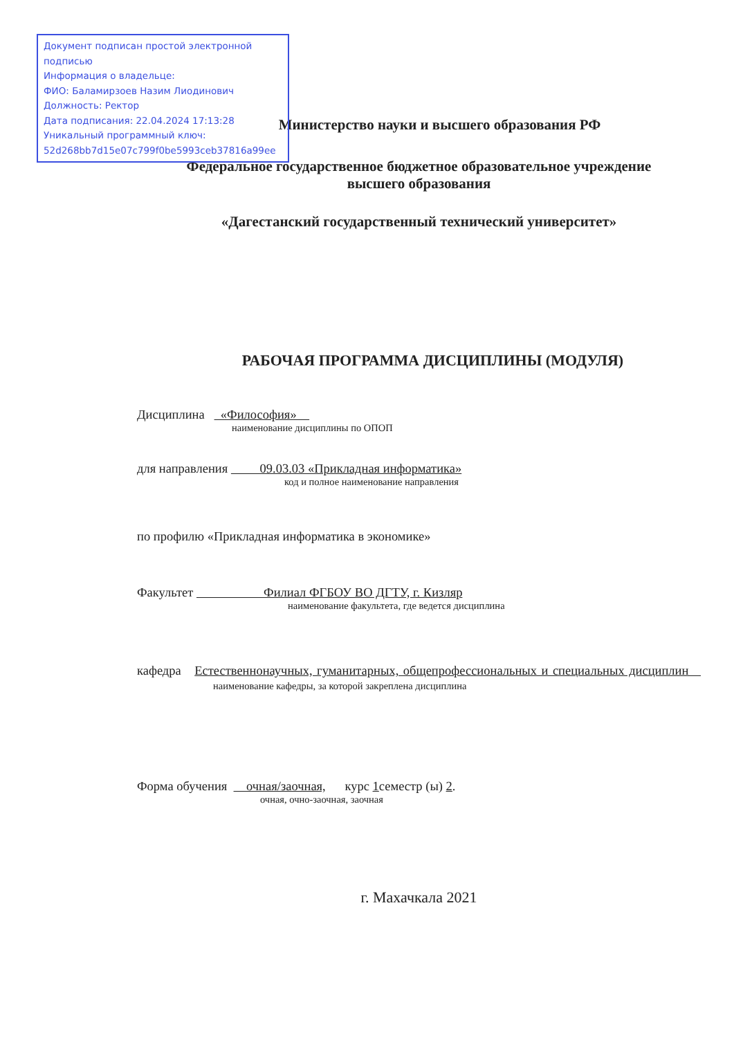Документ подписан простой электронной подписью
Информация о владельце:
ФИО: Баламирзоев Назим Лиодинович
Должность: Ректор
Дата подписания: 22.04.2024 17:13:28
Уникальный программный ключ:
52d268bb7d15e07c799f0be5993ceb37816a99ee
Министерство науки и высшего образования РФ
Федеральное государственное бюджетное образовательное учреждение
высшего образования
«Дагестанский государственный технический университет»
РАБОЧАЯ ПРОГРАММА ДИСЦИПЛИНЫ (МОДУЛЯ)
Дисциплина «Философия»
наименование дисциплины по ОПОП
для направления 09.03.03 «Прикладная информатика»
код и полное наименование направления
по профилю «Прикладная информатика в экономике»
Факультет Филиал ФГБОУ ВО ДГТУ, г. Кизляр
наименование факультета, где ведется дисциплина
кафедра Естественнонаучных, гуманитарных, общепрофессиональных и специальных дисциплин наименование кафедры, за которой закреплена дисциплина
Форма обучения очная/заочная, курс 1семестр (ы) 2.
очная, очно-заочная, заочная
г. Махачкала 2021